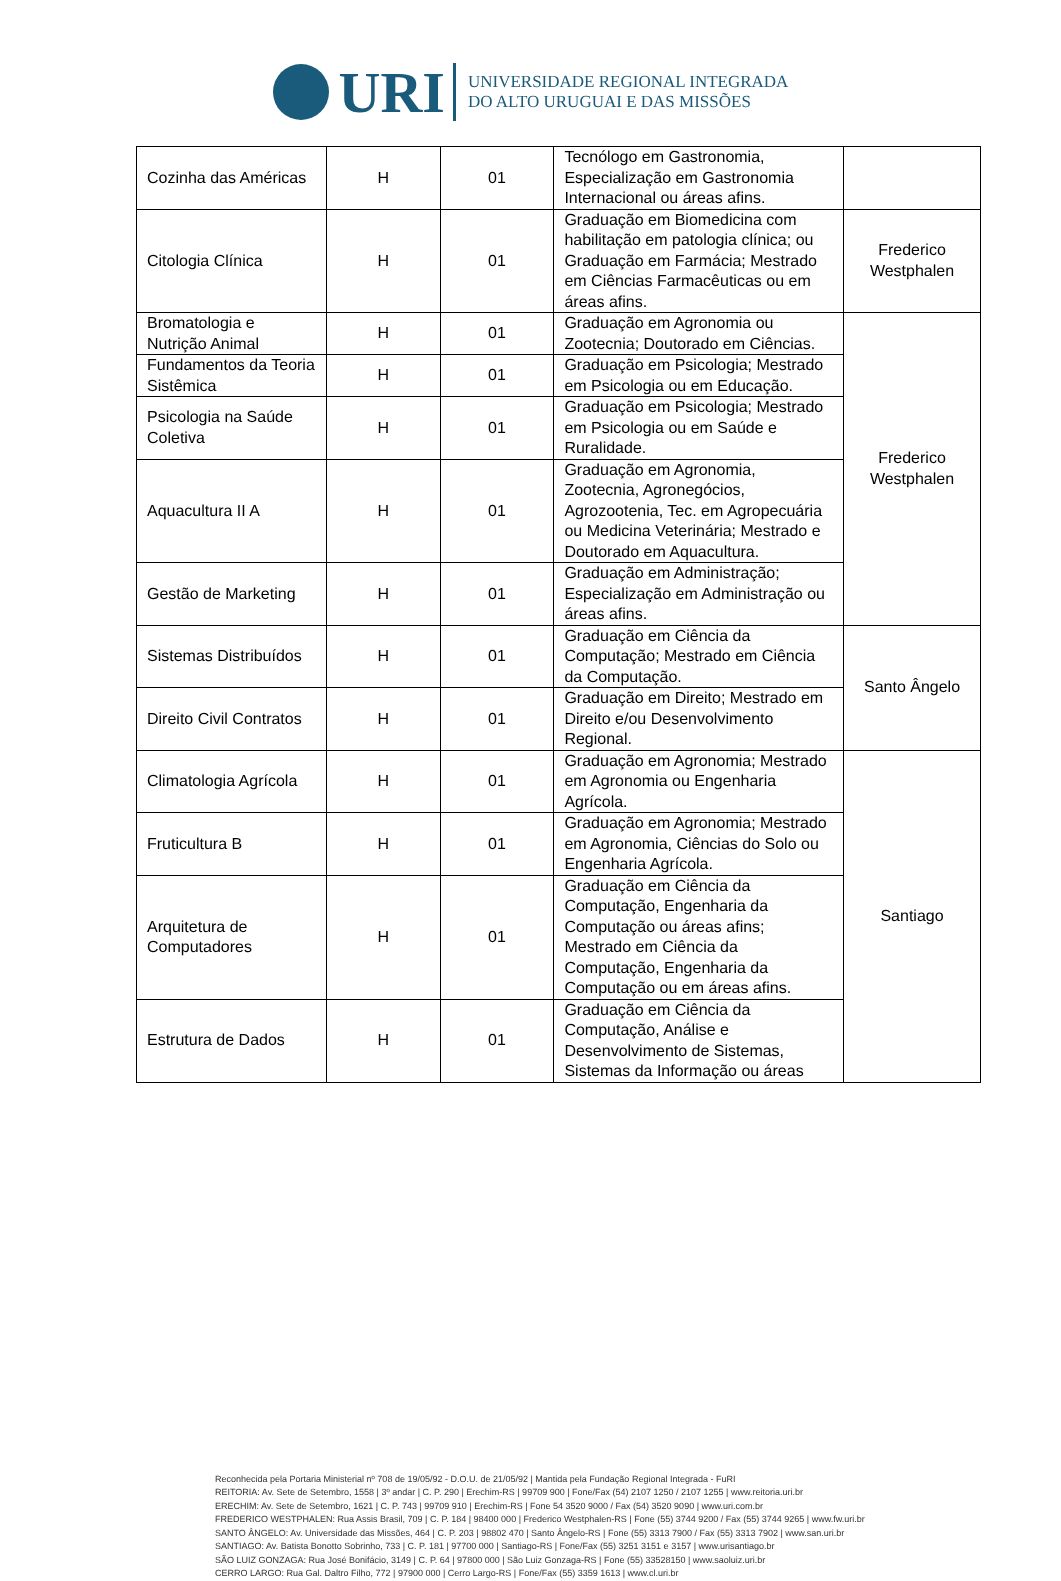URI
UNIVERSIDADE REGIONAL INTEGRADA
DO ALTO URUGUAI E DAS MISSÕES
| Cozinha das Américas | H | 01 | Tecnólogo em Gastronomia, Especialização em Gastronomia Internacional ou áreas afins. | |
| Citologia Clínica | H | 01 | Graduação em Biomedicina com habilitação em patologia clínica; ou Graduação em Farmácia; Mestrado em Ciências Farmacêuticas ou em áreas afins. | Frederico Westphalen |
| Bromatologia e Nutrição Animal | H | 01 | Graduação em Agronomia ou Zootecnia; Doutorado em Ciências. | Frederico Westphalen |
| Fundamentos da Teoria Sistêmica | H | 01 | Graduação em Psicologia; Mestrado em Psicologia ou em Educação. | |
| Psicologia na Saúde Coletiva | H | 01 | Graduação em Psicologia; Mestrado em Psicologia ou em Saúde e Ruralidade. | |
| Aquacultura II A | H | 01 | Graduação em Agronomia, Zootecnia, Agronegócios, Agrozootenia, Tec. em Agropecuária ou Medicina Veterinária; Mestrado e Doutorado em Aquacultura. | |
| Gestão de Marketing | H | 01 | Graduação em Administração; Especialização em Administração ou áreas afins. | |
| Sistemas Distribuídos | H | 01 | Graduação em Ciência da Computação; Mestrado em Ciência da Computação. | Santo Ângelo |
| Direito Civil Contratos | H | 01 | Graduação em Direito; Mestrado em Direito e/ou Desenvolvimento Regional. | |
| Climatologia Agrícola | H | 01 | Graduação em Agronomia; Mestrado em Agronomia ou Engenharia Agrícola. | Santiago |
| Fruticultura B | H | 01 | Graduação em Agronomia; Mestrado em Agronomia, Ciências do Solo ou Engenharia Agrícola. | |
| Arquitetura de Computadores | H | 01 | Graduação em Ciência da Computação, Engenharia da Computação ou áreas afins; Mestrado em Ciência da Computação, Engenharia da Computação ou em áreas afins. | |
| Estrutura de Dados | H | 01 | Graduação em Ciência da Computação, Análise e Desenvolvimento de Sistemas, Sistemas da Informação ou áreas | |
Reconhecida pela Portaria Ministerial nº 708 de 19/05/92 - D.O.U. de 21/05/92 | Mantida pela Fundação Regional Integrada - FuRI
REITORIA: Av. Sete de Setembro, 1558 | 3º andar | C. P. 290 | Erechim-RS | 99709 900 | Fone/Fax (54) 2107 1250 / 2107 1255 | www.reitoria.uri.br
ERECHIM: Av. Sete de Setembro, 1621 | C. P. 743 | 99709 910 | Erechim-RS | Fone 54 3520 9000 / Fax (54) 3520 9090 | www.uri.com.br
FREDERICO WESTPHALEN: Rua Assis Brasil, 709 | C. P. 184 | 98400 000 | Frederico Westphalen-RS | Fone (55) 3744 9200 / Fax (55) 3744 9265 | www.fw.uri.br
SANTO ÂNGELO: Av. Universidade das Missões, 464 | C. P. 203 | 98802 470 | Santo Ângelo-RS | Fone (55) 3313 7900 / Fax (55) 3313 7902 | www.san.uri.br
SANTIAGO: Av. Batista Bonotto Sobrinho, 733 | C. P. 181 | 97700 000 | Santiago-RS | Fone/Fax (55) 3251 3151 e 3157 | www.urisantiago.br
SÃO LUIZ GONZAGA: Rua José Bonifácio, 3149 | C. P. 64 | 97800 000 | São Luiz Gonzaga-RS | Fone (55) 33528150 | www.saoluiz.uri.br
CERRO LARGO: Rua Gal. Daltro Filho, 772 | 97900 000 | Cerro Largo-RS | Fone/Fax (55) 3359 1613 | www.cl.uri.br